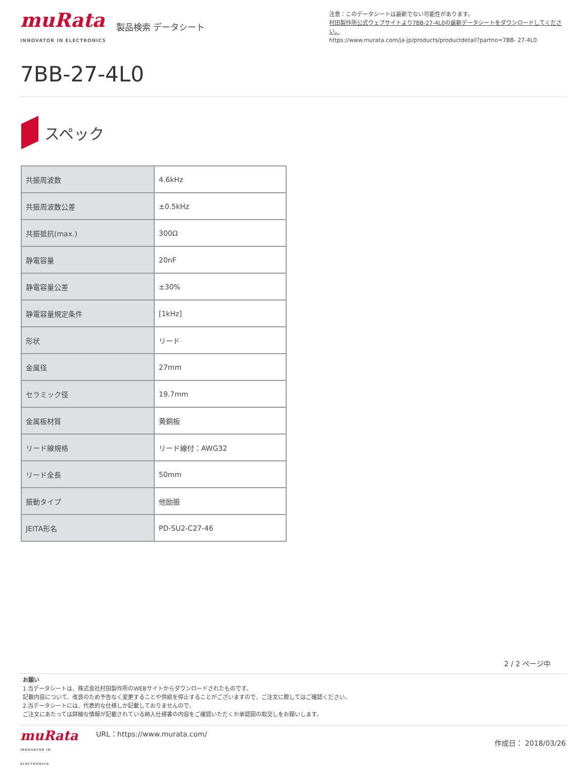muRata
INNOVATOR IN ELECTRONICS
製品検索 データシート
注意：このデータシートは最新でない可能性があります。
村田製作所公式ウェブサイトより7BB-27-4L0の最新データシートをダウンロードしてください。
https://www.murata.com/ja-jp/products/productdetail?partno=7BB- 27-4L0
7BB-27-4L0
スペック
| 共振周波数 | 4.6kHz |
| 共振周波数公差 | ±0.5kHz |
| 共振抵抗(max.) | 300Ω |
| 静電容量 | 20nF |
| 静電容量公差 | ±30% |
| 静電容量規定条件 | [1kHz] |
| 形状 | リード |
| 金属径 | 27mm |
| セラミック径 | 19.7mm |
| 金属板材質 | 黄銅板 |
| リード線規格 | リード線付：AWG32 |
| リード全長 | 50mm |
| 振動タイプ | 他励振 |
| JEITA形名 | PD-SU2-C27-46 |
2 / 2 ページ中
お願い
1.当データシートは、株式会社村田製作所のWEBサイトからダウンロードされたものです。
記載内容について、改良のため予告なく変更することや供給を停止することがございますので、ご注文に際してはご確認ください。
2.当データシートには、代表的な仕様しか記載しておりませんので、
ご注文にあたっては詳細な情報が記載されている納入仕様書の内容をご確認いただくか承認図の取交しをお願いします。
muRata
INNOVATOR IN ELECTRONICS
URL：https://www.murata.com/
作成日： 2018/03/26